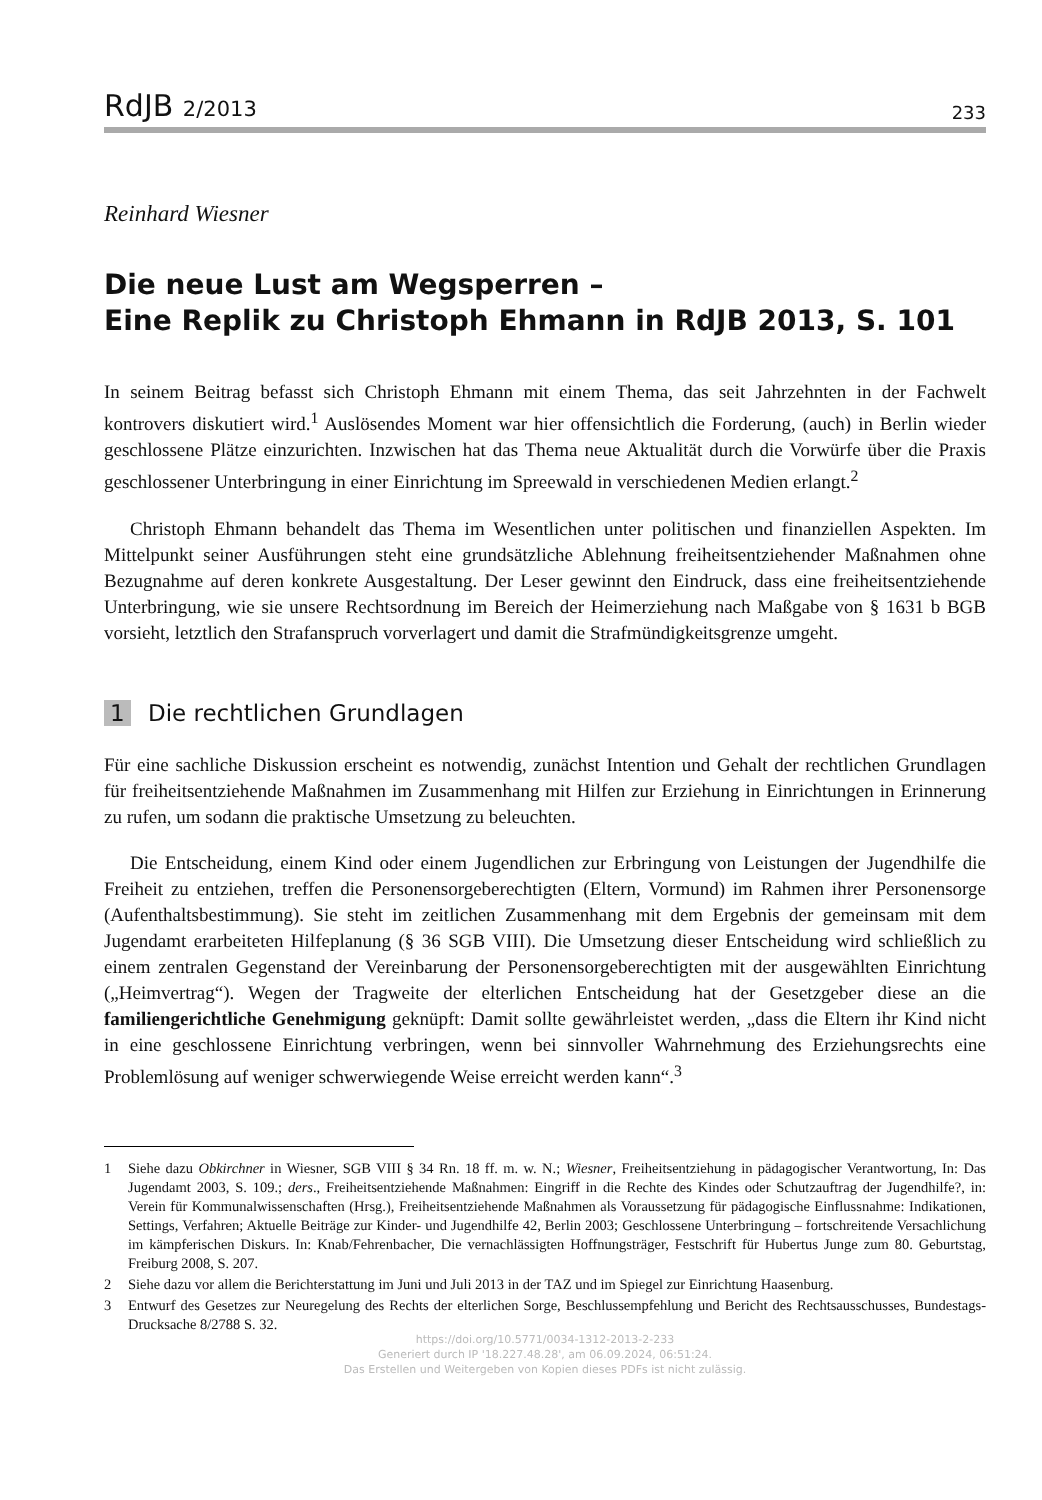RdJB 2/2013
233
Reinhard Wiesner
Die neue Lust am Wegsperren –
Eine Replik zu Christoph Ehmann in RdJB 2013, S. 101
In seinem Beitrag befasst sich Christoph Ehmann mit einem Thema, das seit Jahrzehnten in der Fachwelt kontrovers diskutiert wird.<sup>1</sup> Auslösendes Moment war hier offensichtlich die Forderung, (auch) in Berlin wieder geschlossene Plätze einzurichten. Inzwischen hat das Thema neue Aktualität durch die Vorwürfe über die Praxis geschlossener Unterbringung in einer Einrichtung im Spreewald in verschiedenen Medien erlangt.<sup>2</sup>
Christoph Ehmann behandelt das Thema im Wesentlichen unter politischen und finanziellen Aspekten. Im Mittelpunkt seiner Ausführungen steht eine grundsätzliche Ablehnung freiheitsentziehender Maßnahmen ohne Bezugnahme auf deren konkrete Ausgestaltung. Der Leser gewinnt den Eindruck, dass eine freiheitsentziehende Unterbringung, wie sie unsere Rechtsordnung im Bereich der Heimerziehung nach Maßgabe von § 1631 b BGB vorsieht, letztlich den Strafanspruch vorverlagert und damit die Strafmündigkeitsgrenze umgeht.
1 Die rechtlichen Grundlagen
Für eine sachliche Diskussion erscheint es notwendig, zunächst Intention und Gehalt der rechtlichen Grundlagen für freiheitsentziehende Maßnahmen im Zusammenhang mit Hilfen zur Erziehung in Einrichtungen in Erinnerung zu rufen, um sodann die praktische Umsetzung zu beleuchten.
Die Entscheidung, einem Kind oder einem Jugendlichen zur Erbringung von Leistungen der Jugendhilfe die Freiheit zu entziehen, treffen die Personensorgeberechtigten (Eltern, Vormund) im Rahmen ihrer Personensorge (Aufenthaltsbestimmung). Sie steht im zeitlichen Zusammenhang mit dem Ergebnis der gemeinsam mit dem Jugendamt erarbeiteten Hilfeplanung (§ 36 SGB VIII). Die Umsetzung dieser Entscheidung wird schließlich zu einem zentralen Gegenstand der Vereinbarung der Personensorgeberechtigten mit der ausgewählten Einrichtung („Heimvertrag“). Wegen der Tragweite der elterlichen Entscheidung hat der Gesetzgeber diese an die familiengerichtliche Genehmigung geknüpft: Damit sollte gewährleistet werden, „dass die Eltern ihr Kind nicht in eine geschlossene Einrichtung verbringen, wenn bei sinnvoller Wahrnehmung des Erziehungsrechts eine Problemlösung auf weniger schwerwiegende Weise erreicht werden kann“.<sup>3</sup>
1 Siehe dazu Obkirchner in Wiesner, SGB VIII § 34 Rn. 18 ff. m. w. N.; Wiesner, Freiheitsentziehung in pädagogischer Verantwortung, In: Das Jugendamt 2003, S. 109.; ders., Freiheitsentziehende Maßnahmen: Eingriff in die Rechte des Kindes oder Schutzauftrag der Jugendhilfe?, in: Verein für Kommunalwissenschaften (Hrsg.), Freiheitsentziehende Maßnahmen als Voraussetzung für pädagogische Einflussnahme: Indikationen, Settings, Verfahren; Aktuelle Beiträge zur Kinder- und Jugendhilfe 42, Berlin 2003; Geschlossene Unterbringung – fortschreitende Versachlichung im kämpferischen Diskurs. In: Knab/Fehrenbacher, Die vernachlässigten Hoffnungsträger, Festschrift für Hubertus Junge zum 80. Geburtstag, Freiburg 2008, S. 207.
2 Siehe dazu vor allem die Berichterstattung im Juni und Juli 2013 in der TAZ und im Spiegel zur Einrichtung Haasenburg.
3 Entwurf des Gesetzes zur Neuregelung des Rechts der elterlichen Sorge, Beschlussempfehlung und Bericht des Rechtsausschusses, Bundestags-Drucksache 8/2788 S. 32.
https://doi.org/10.5771/0034-1312-2013-2-233
Generiert durch IP '18.227.48.28', am 06.09.2024, 06:51:24.
Das Erstellen und Weitergeben von Kopien dieses PDFs ist nicht zulässig.